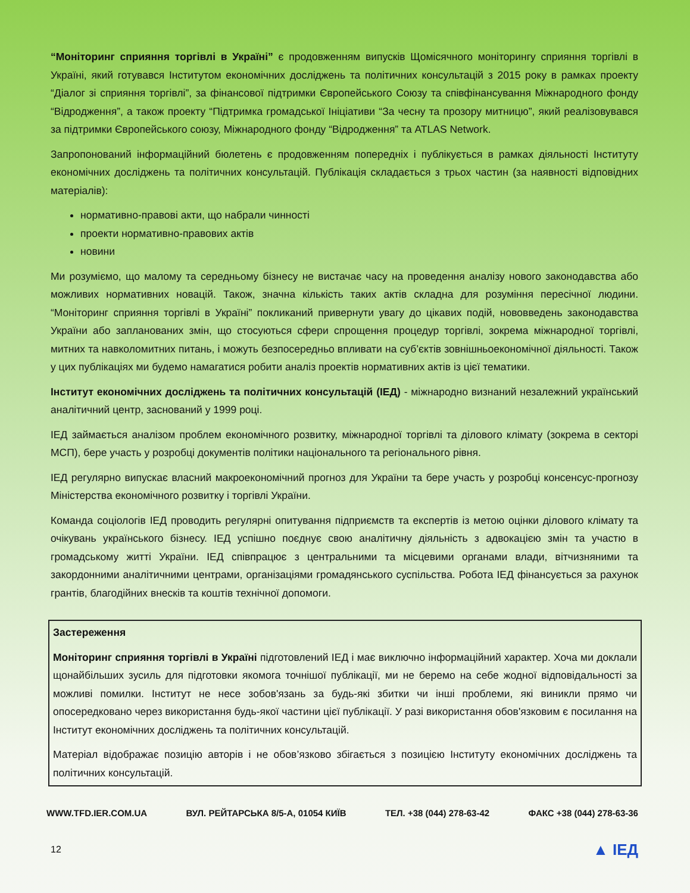“Моніторинг сприяння торгівлі в Україні” є продовженням випусків Щомісячного моніторингу сприяння торгівлі в Україні, який готувався Інститутом економічних досліджень та політичних консультацій з 2015 року в рамках проекту “Діалог зі сприяння торгівлі”, за фінансової підтримки Європейського Союзу та співфінансування Міжнародного фонду “Відродження”, а також проекту “Підтримка громадської Ініціативи “За чесну та прозору митницю”, який реалізовувався за підтримки Європейського союзу, Міжнародного фонду “Відродження” та ATLAS Network.
Запропонований інформаційний бюлетень є продовженням попередніх і публікується в рамках діяльності Інституту економічних досліджень та політичних консультацій. Публікація складається з трьох частин (за наявності відповідних матеріалів):
нормативно-правові акти, що набрали чинності
проекти нормативно-правових актів
новини
Ми розуміємо, що малому та середньому бізнесу не вистачає часу на проведення аналізу нового законодавства або можливих нормативних новацій. Також, значна кількість таких актів складна для розуміння пересічної людини. “Моніторинг сприяння торгівлі в Україні” покликаний привернути увагу до цікавих подій, нововведень законодавства України або запланованих змін, що стосуються сфери спрощення процедур торгівлі, зокрема міжнародної торгівлі, митних та навколомитних питань, і можуть безпосередньо впливати на суб’єктів зовнішньоекономічної діяльності. Також у цих публікаціях ми будемо намагатися робити аналіз проектів нормативних актів із цієї тематики.
Інститут економічних досліджень та політичних консультацій (ІЕД) - міжнародно визнаний незалежний український аналітичний центр, заснований у 1999 році.
ІЕД займається аналізом проблем економічного розвитку, міжнародної торгівлі та ділового клімату (зокрема в секторі МСП), бере участь у розробці документів політики національного та регіонального рівня.
ІЕД регулярно випускає власний макроекономічний прогноз для України та бере участь у розробці консенсус-прогнозу Міністерства економічного розвитку і торгівлі України.
Команда соціологів ІЕД проводить регулярні опитування підприємств та експертів із метою оцінки ділового клімату та очікувань українського бізнесу. ІЕД успішно поєднує свою аналітичну діяльність з адвокацією змін та участю в громадському житті України. ІЕД співпрацює з центральними та місцевими органами влади, вітчизняними та закордонними аналітичними центрами, організаціями громадянського суспільства. Робота ІЕД фінансується за рахунок грантів, благодійних внесків та коштів технічної допомоги.
Застереження
Моніторинг сприяння торгівлі в Україні підготовлений ІЕД і має виключно інформаційний характер. Хоча ми доклали щонайбільших зусиль для підготовки якомога точнішої публікації, ми не беремо на себе жодної відповідальності за можливі помилки. Інститут не несе зобов'язань за будь-які збитки чи інші проблеми, які виникли прямо чи опосередковано через використання будь-якої частини цієї публікації. У разі використання обов'язковим є посилання на Інститут економічних досліджень та політичних консультацій.
Матеріал відображає позицію авторів і не обов’язково збігається з позицією Інституту економічних досліджень та політичних консультацій.
WWW.TFD.IER.COM.UA ВУЛ. РЕЙТАРСЬКА 8/5-А, 01054 КИЇВ ТЕЛ. +38 (044) 278-63-42 ФАКС +38 (044) 278-63-36
12 ▲ ІЕД